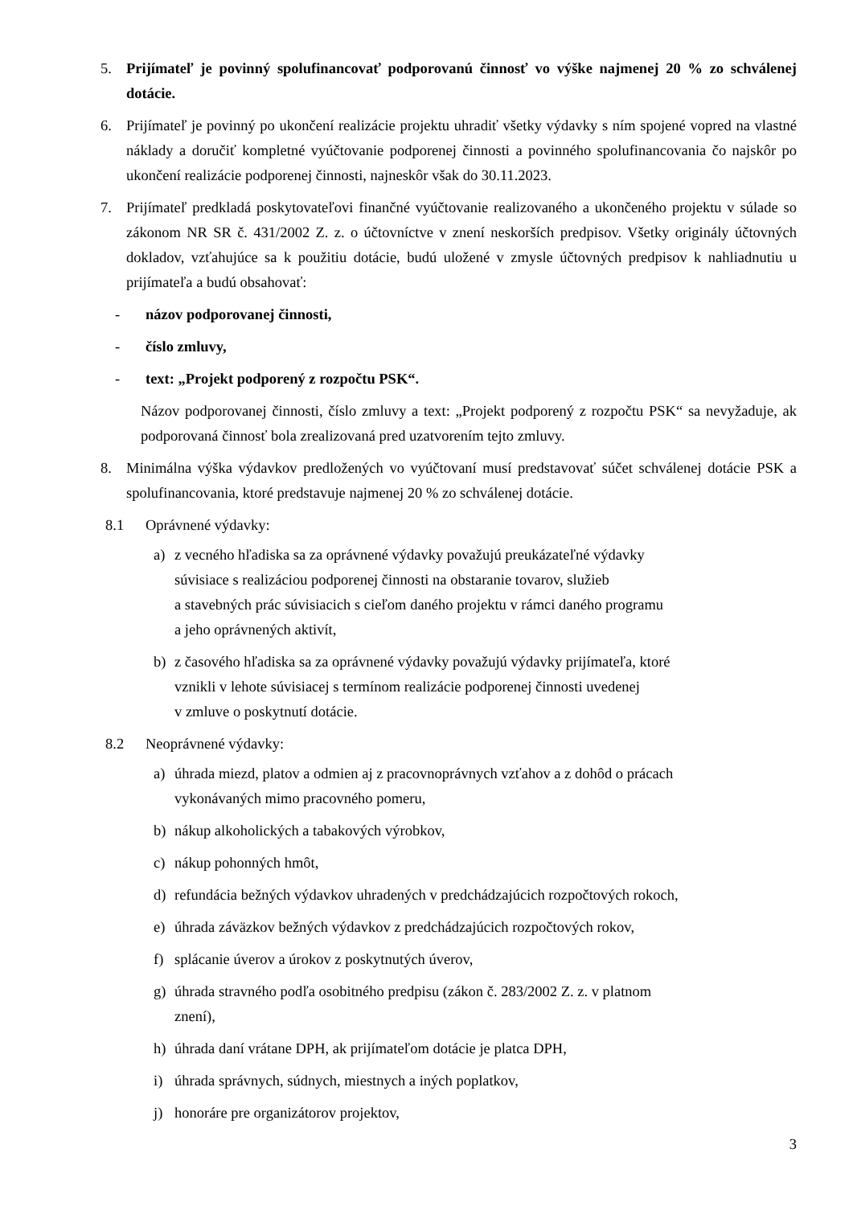5. Prijímateľ je povinný spolufinancovať podporovanú činnosť vo výške najmenej 20 % zo schválenej dotácie.
6. Prijímateľ je povinný po ukončení realizácie projektu uhradiť všetky výdavky s ním spojené vopred na vlastné náklady a doručiť kompletné vyúčtovanie podporenej činnosti a povinného spolufinancovania čo najskôr po ukončení realizácie podporenej činnosti, najneskôr však do 30.11.2023.
7. Prijímateľ predkladá poskytovateľovi finančné vyúčtovanie realizovaného a ukončeného projektu v súlade so zákonom NR SR č. 431/2002 Z. z. o účtovníctve v znení neskorších predpisov. Všetky originály účtovných dokladov, vzťahujúce sa k použitiu dotácie, budú uložené v zmysle účtovných predpisov k nahliadnutiu u prijímateľa a budú obsahovať:
- názov podporovanej činnosti,
- číslo zmluvy,
- text: „Projekt podporený z rozpočtu PSK“.
Názov podporovanej činnosti, číslo zmluvy a text: „Projekt podporený z rozpočtu PSK“ sa nevyžaduje, ak podporovaná činnosť bola zrealizovaná pred uzatvorením tejto zmluvy.
8. Minimálna výška výdavkov predložených vo vyúčtovaní musí predstavovať súčet schválenej dotácie PSK a spolufinancovania, ktoré predstavuje najmenej 20 % zo schválenej dotácie.
8.1 Oprávnené výdavky:
a) z vecného hľadiska sa za oprávnené výdavky považujú preukázateľné výdavky
súvisiace s realizáciou podporenej činnosti na obstaranie tovarov, služieb
a stavebných prác súvisiacich s cieľom daného projektu v rámci daného programu
a jeho oprávnených aktivít,
b) z časového hľadiska sa za oprávnené výdavky považujú výdavky prijímateľa, ktoré
vznikli v lehote súvisiacej s termínom realizácie podporenej činnosti uvedenej
v zmluve o poskytnutí dotácie.
8.2 Neoprávnené výdavky:
a) úhrada miezd, platov a odmien aj z pracovnoprávnych vzťahov a z dohôd o prácach
vykonávaných mimo pracovného pomeru,
b) nákup alkoholických a tabakových výrobkov,
c) nákup pohonných hmôt,
d) refundácia bežných výdavkov uhradených v predchádzajúcich rozpočtových rokoch,
e) úhrada záväzkov bežných výdavkov z predchádzajúcich rozpočtových rokov,
f) splácanie úverov a úrokov z poskytnutých úverov,
g) úhrada stravného podľa osobitného predpisu (zákon č. 283/2002 Z. z. v platnom
znení),
h) úhrada daní vrátane DPH, ak prijímateľom dotácie je platca DPH,
i) úhrada správnych, súdnych, miestnych a iných poplatkov,
j) honoráre pre organizátorov projektov,
3